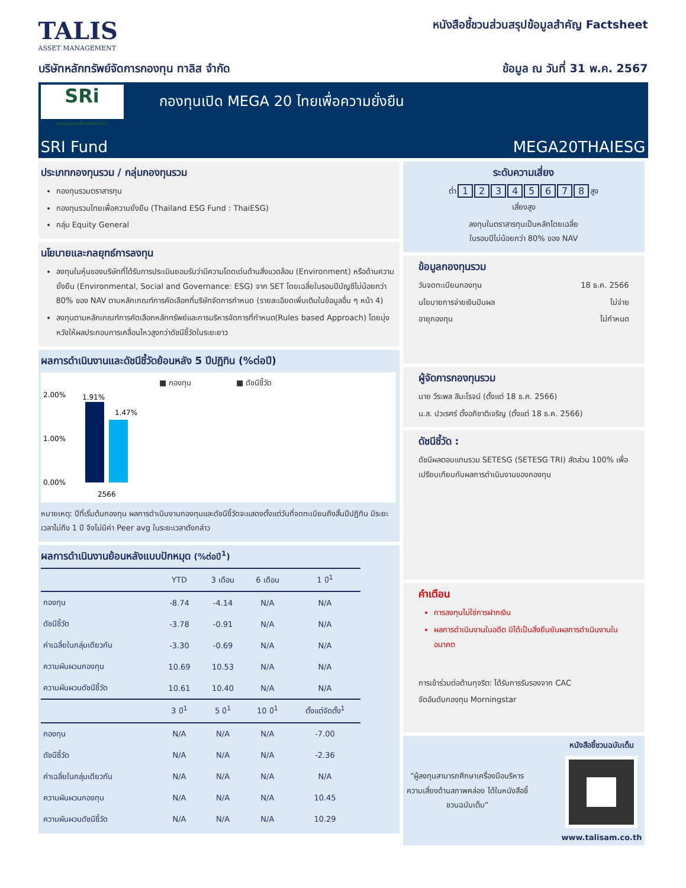TALIS
ASSET MANAGEMENT
หนังสือชี้ชวนส่วนสรุปข้อมูลสำคัญ Factsheet
บริษัทหลักทรัพย์จัดการกองทุน ทาลิส จำกัด
ข้อมูล ณ วันที่ 31 พ.ค. 2567
SRi
กองทุนรวมเพื่อความยั่งยืน
กองทุนเปิด MEGA 20 ไทยเพื่อความยั่งยืน
SRI Fund MEGA20THAIESG
ประเภทกองทุนรวม / กลุ่มกองทุนรวม
กองทุนรวมตราสารทุน
กองทุนรวมไทยเพื่อความยั่งยืน (Thailand ESG Fund : ThaiESG)
กลุ่ม Equity General
นโยบายและกลยุทธ์การลงทุน
ลงทุนในหุ้นของบริษัทที่ได้รับการประเมินยอมรับว่ามีความโดดเด่นด้านสิ่งแวดล้อม (Environment) หรือด้านความยั่งยืน (Environmental, Social and Governance: ESG) จาก SET โดยเฉลี่ยในรอบปีบัญชีไม่น้อยกว่า 80% ของ NAV ตามหลักเกณฑ์การคัดเลือกที่บริษัทจัดการกำหนด (รายละเอียดเพิ่มเติมในข้อมูลอื่น ๆ หน้า 4)
ลงทุนตามหลักเกณฑ์การคัดเลือกหลักทรัพย์และการบริหารจัดการที่กำหนด(Rules based Approach) โดยมุ่งหวังให้ผลประกอบการเคลื่อนไหวสูงกว่าดัชนีชี้วัดในระยะยาว
ผลการดำเนินงานและดัชนีชี้วัดย้อนหลัง 5 ปีปฏิทิน (%ต่อปี)
■ กองทุน
■ ดัชนีชี้วัด
2.00%
1.00%
0.00%
1.91%
1.47%
2566
หมายเหตุ: ปีที่เริ่มต้นกองทุน ผลการดำเนินงานกองทุนและดัชนีชี้วัดจะแสดงตั้งแต่วันที่จดทะเบียนถึงสิ้นปีปฏิทิน มีระยะเวลาไม่ถึง 1 ปี จึงไม่มีค่า Peer avg ในระยะเวลาดังกล่าว
ผลการดำเนินงานย้อนหลังแบบปักหมุด (%ต่อปี<sup>1</sup>)
| | YTD | 3 เดือน | 6 เดือน | 1 ปี<sup>1</sup> |
| --- | --- | --- | --- | --- |
| กองทุน | -8.74 | -4.14 | N/A | N/A |
| ดัชนีชี้วัด | -3.78 | -0.91 | N/A | N/A |
| ค่าเฉลี่ยในกลุ่มเดียวกัน | -3.30 | -0.69 | N/A | N/A |
| ความผันผวนกองทุน | 10.69 | 10.53 | N/A | N/A |
| ความผันผวนดัชนีชี้วัด | 10.61 | 10.40 | N/A | N/A |
| | 3 ปี<sup>1</sup> | 5 ปี<sup>1</sup> | 10 ปี<sup>1</sup> | ตั้งแต่จัดตั้ง<sup>1</sup> |
| กองทุน | N/A | N/A | N/A | -7.00 |
| ดัชนีชี้วัด | N/A | N/A | N/A | -2.36 |
| ค่าเฉลี่ยในกลุ่มเดียวกัน | N/A | N/A | N/A | N/A |
| ความผันผวนกองทุน | N/A | N/A | N/A | 10.45 |
| ความผันผวนดัชนีชี้วัด | N/A | N/A | N/A | 10.29 |
ระดับความเสี่ยง
ต่ำ 12345678 สูง
เสี่ยงสูง
ลงทุนในตราสารทุนเป็นหลักโดยเฉลี่ย
ในรอบปีไม่น้อยกว่า 80% ของ NAV
ข้อมูลกองทุนรวม
วันจดทะเบียนกองทุน 18 ธ.ค. 2566
นโยบายการจ่ายเงินปันผล ไม่จ่าย
อายุกองทุน ไม่กำหนด
ผู้จัดการกองทุนรวม
นาย วีระพล สิมะโรจน์ (ตั้งแต่ 18 ธ.ค. 2566)
น.ส. ปวเรศร์ ตั้งอภิชาติเจริญ (ตั้งแต่ 18 ธ.ค. 2566)
ดัชนีชี้วัด :
ดัชนีผลตอบแทนรวม SETESG (SETESG TRI) สัดส่วน 100% เพื่อเปรียบเทียบกับผลการดำเนินงานของกองทุน
คำเตือน
การลงทุนไม่ใช่การฝากเงิน
ผลการดำเนินงานในอดีต มิได้เป็นสิ่งยืนยันผลการดำเนินงานในอนาคต
การเข้าร่วมต่อต้านทุจริต: ได้รับการรับรองจาก CAC
จัดอันดับกองทุน Morningstar
"ผู้ลงทุนสามารถศึกษาเครื่องมือบริหารความเสี่ยงด้านสภาพคล่อง ได้ในหนังสือชี้ชวนฉบับเต็ม"
หนังสือชี้ชวนฉบับเต็ม
www.talisam.co.th